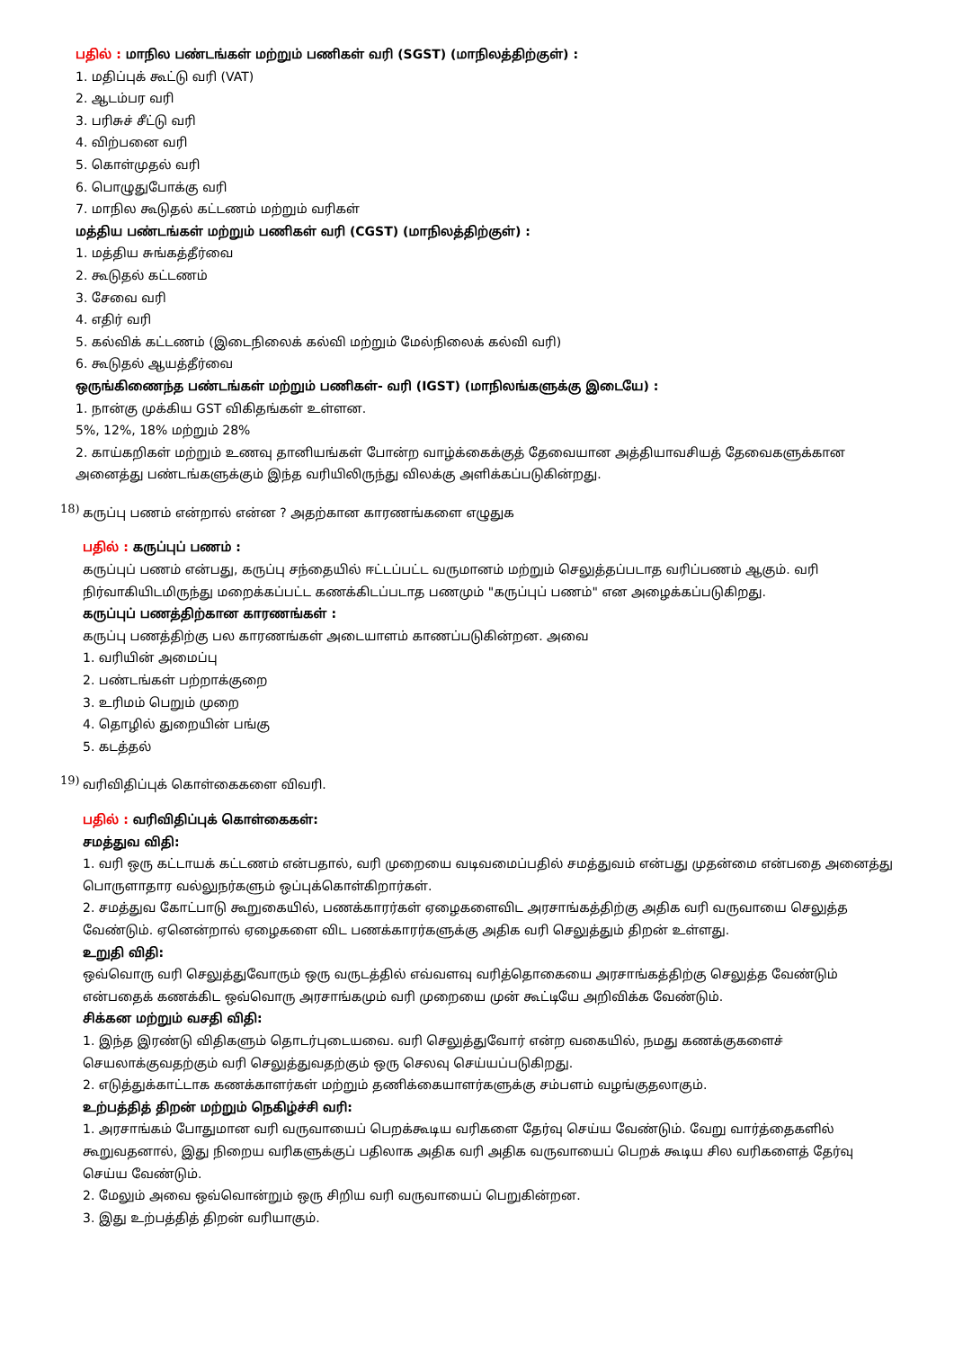பதில் : மாநில பண்டங்கள் மற்றும் பணிகள் வரி (SGST) (மாநிலத்திற்குள்) :
1. மதிப்புக் கூட்டு வரி (VAT)
2. ஆடம்பர வரி
3. பரிசுச் சீட்டு வரி
4. விற்பனை வரி
5. கொள்முதல் வரி
6. பொழுதுபோக்கு வரி
7. மாநில கூடுதல் கட்டணம் மற்றும் வரிகள்
மத்திய பண்டங்கள் மற்றும் பணிகள் வரி (CGST) (மாநிலத்திற்குள்) :
1. மத்திய சுங்கத்தீர்வை
2. கூடுதல் கட்டணம்
3. சேவை வரி
4. எதிர் வரி
5. கல்விக் கட்டணம் (இடைநிலைக் கல்வி மற்றும் மேல்நிலைக் கல்வி வரி)
6. கூடுதல் ஆயத்தீர்வை
ஒருங்கிணைந்த பண்டங்கள் மற்றும் பணிகள்- வரி (IGST) (மாநிலங்களுக்கு இடையே) :
1. நான்கு முக்கிய GST விகிதங்கள் உள்ளன.
5%, 12%, 18% மற்றும் 28%
2. காய்கறிகள் மற்றும் உணவு தானியங்கள் போன்ற வாழ்க்கைக்குத் தேவையான அத்தியாவசியத் தேவைகளுக்கான அனைத்து பண்டங்களுக்கும் இந்த வரியிலிருந்து விலக்கு அளிக்கப்படுகின்றது.
18)
கருப்பு பணம் என்றால் என்ன ? அதற்கான காரணங்களை எழுதுக
பதில் : கருப்புப் பணம் :
கருப்புப் பணம் என்பது, கருப்பு சந்தையில் ஈட்டப்பட்ட வருமானம் மற்றும் செலுத்தப்படாத வரிப்பணம் ஆகும். வரி நிர்வாகியிடமிருந்து மறைக்கப்பட்ட கணக்கிடப்படாத பணமும் "கருப்புப் பணம்" என அழைக்கப்படுகிறது.
கருப்புப் பணத்திற்கான காரணங்கள் :
கருப்பு பணத்திற்கு பல காரணங்கள் அடையாளம் காணப்படுகின்றன. அவை
1. வரியின் அமைப்பு
2. பண்டங்கள் பற்றாக்குறை
3. உரிமம் பெறும் முறை
4. தொழில் துறையின் பங்கு
5. கடத்தல்
19)
வரிவிதிப்புக் கொள்கைகளை விவரி.
பதில் : வரிவிதிப்புக் கொள்கைகள்:
சமத்துவ விதி:
1. வரி ஒரு கட்டாயக் கட்டணம் என்பதால், வரி முறையை வடிவமைப்பதில் சமத்துவம் என்பது முதன்மை என்பதை அனைத்து பொருளாதார வல்லுநர்களும் ஒப்புக்கொள்கிறார்கள்.
2. சமத்துவ கோட்பாடு கூறுகையில், பணக்காரர்கள் ஏழைகளைவிட அரசாங்கத்திற்கு அதிக வரி வருவாயை செலுத்த வேண்டும். ஏனென்றால் ஏழைகளை விட பணக்காரர்களுக்கு அதிக வரி செலுத்தும் திறன் உள்ளது.
உறுதி விதி:
ஒவ்வொரு வரி செலுத்துவோரும் ஒரு வருடத்தில் எவ்வளவு வரித்தொகையை அரசாங்கத்திற்கு செலுத்த வேண்டும் என்பதைக் கணக்கிட ஒவ்வொரு அரசாங்கமும் வரி முறையை முன் கூட்டியே அறிவிக்க வேண்டும்.
சிக்கன மற்றும் வசதி விதி:
1. இந்த இரண்டு விதிகளும் தொடர்புடையவை. வரி செலுத்துவோர் என்ற வகையில், நமது கணக்குகளைச் செயலாக்குவதற்கும் வரி செலுத்துவதற்கும் ஒரு செலவு செய்யப்படுகிறது.
2. எடுத்துக்காட்டாக கணக்காளர்கள் மற்றும் தணிக்கையாளர்களுக்கு சம்பளம் வழங்குதலாகும்.
உற்பத்தித் திறன் மற்றும் நெகிழ்ச்சி வரி:
1. அரசாங்கம் போதுமான வரி வருவாயைப் பெறக்கூடிய வரிகளை தேர்வு செய்ய வேண்டும். வேறு வார்த்தைகளில் கூறுவதனால், இது நிறைய வரிகளுக்குப் பதிலாக அதிக வரி அதிக வருவாயைப் பெறக் கூடிய சில வரிகளைத் தேர்வு செய்ய வேண்டும்.
2. மேலும் அவை ஒவ்வொன்றும் ஒரு சிறிய வரி வருவாயைப் பெறுகின்றன.
3. இது உற்பத்தித் திறன் வரியாகும்.